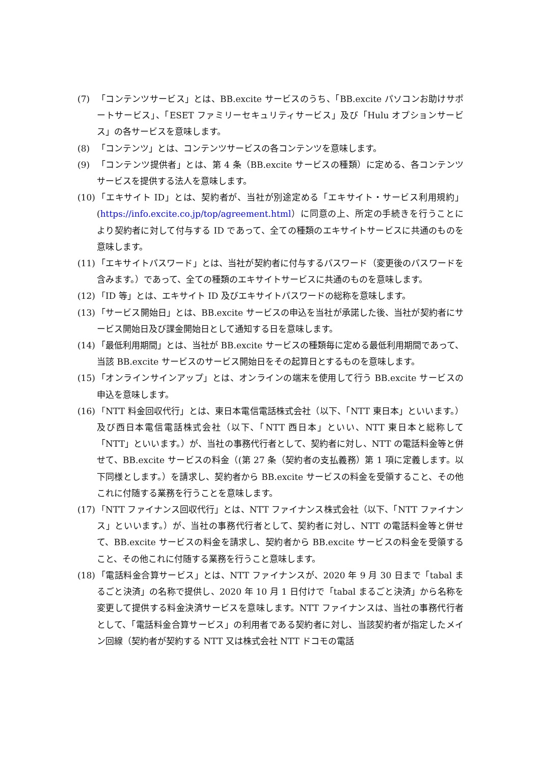(7) 「コンテンツサービス」とは、BB.excite サービスのうち、「BB.excite パソコンお助けサポートサービス」、「ESET ファミリーセキュリティサービス」及び「Hulu オプションサービス」の各サービスを意味します。
(8) 「コンテンツ」とは、コンテンツサービスの各コンテンツを意味します。
(9) 「コンテンツ提供者」とは、第 4 条（BB.excite サービスの種類）に定める、各コンテンツサービスを提供する法人を意味します。
(10) 「エキサイト ID」とは、契約者が、当社が別途定める「エキサイト・サービス利用規約」(https://info.excite.co.jp/top/agreement.html）に同意の上、所定の手続きを行うことにより契約者に対して付与する ID であって、全ての種類のエキサイトサービスに共通のものを意味します。
(11) 「エキサイトパスワード」とは、当社が契約者に付与するパスワード（変更後のパスワードを含みます。）であって、全ての種類のエキサイトサービスに共通のものを意味します。
(12) 「ID 等」とは、エキサイト ID 及びエキサイトパスワードの総称を意味します。
(13) 「サービス開始日」とは、BB.excite サービスの申込を当社が承諾した後、当社が契約者にサービス開始日及び課金開始日として通知する日を意味します。
(14) 「最低利用期間」とは、当社が BB.excite サービスの種類毎に定める最低利用期間であって、当該 BB.excite サービスのサービス開始日をその起算日とするものを意味します。
(15) 「オンラインサインアップ」とは、オンラインの端末を使用して行う BB.excite サービスの申込を意味します。
(16) 「NTT 料金回収代行」とは、東日本電信電話株式会社（以下、「NTT 東日本」といいます。）及び西日本電信電話株式会社（以下、「NTT 西日本」といい、NTT 東日本と総称して「NTT」といいます。）が、当社の事務代行者として、契約者に対し、NTT の電話料金等と併せて、BB.excite サービスの料金（(第 27 条（契約者の支払義務）第 1 項に定義します。以下同様とします。）を請求し、契約者から BB.excite サービスの料金を受領すること、その他これに付随する業務を行うことを意味します。
(17) 「NTT ファイナンス回収代行」とは、NTT ファイナンス株式会社（以下、「NTT ファイナンス」といいます。）が、当社の事務代行者として、契約者に対し、NTT の電話料金等と併せて、BB.excite サービスの料金を請求し、契約者から BB.excite サービスの料金を受領すること、その他これに付随する業務を行うこと意味します。
(18) 「電話料金合算サービス」とは、NTT ファイナンスが、2020 年 9 月 30 日まで「tabal まるごと決済」の名称で提供し、2020 年 10 月 1 日付けで「tabal まるごと決済」から名称を変更して提供する料金決済サービスを意味します。NTT ファイナンスは、当社の事務代行者として、「電話料金合算サービス」の利用者である契約者に対し、当該契約者が指定したメイン回線（契約者が契約する NTT 又は株式会社 NTT ドコモの電話